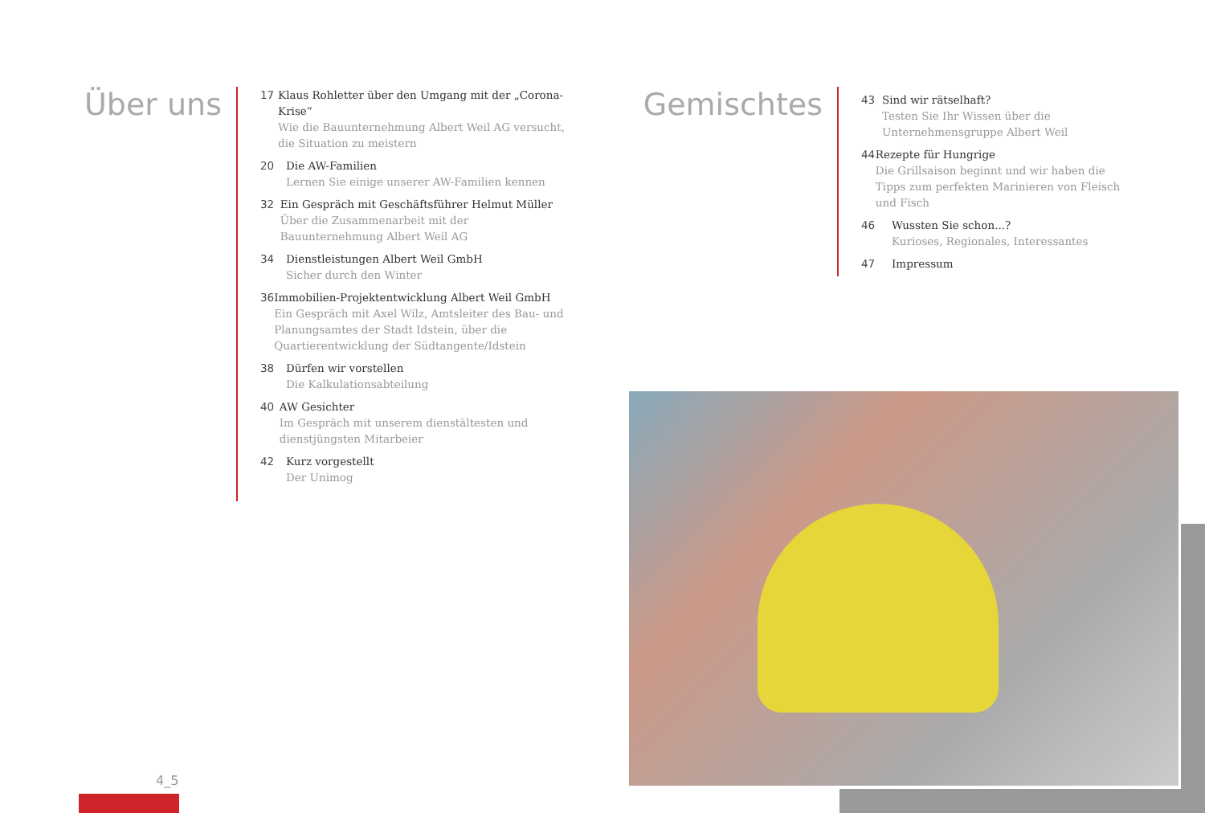Über uns
17 Klaus Rohletter über den Umgang mit der „Corona-Krise“Wie die Bauunternehmung Albert Weil AG versucht, die Situation zu meistern
20 Die AW-Familien
Lernen Sie einige unserer AW-Familien kennen
32 Ein Gespräch mit Geschäftsführer Helmut Müller
Über die Zusammenarbeit mit der Bauunternehmung Albert Weil AG
34 Dienstleistungen Albert Weil GmbH
Sicher durch den Winter
36 Immobilien-Projektentwicklung Albert Weil GmbH
Ein Gespräch mit Axel Wilz, Amtsleiter des Bau- und Planungsamtes der Stadt Idstein, über die Quartierentwicklung der Südtangente/Idstein
38 Dürfen wir vorstellen
Die Kalkulationsabteilung
40 AW Gesichter
Im Gespräch mit unserem dienstältesten und dienstjüngsten Mitarbeier
42 Kurz vorgestellt
Der Unimog
Gemischtes
43 Sind wir rätselhaft?
Testen Sie Ihr Wissen über die Unternehmensgruppe Albert Weil
44 Rezepte für Hungrige
Die Grillsaison beginnt und wir haben die Tipps zum perfekten Marinieren von Fleisch und Fisch
46 Wussten Sie schon...?
Kurioses, Regionales, Interessantes
47 Impressum
4_5